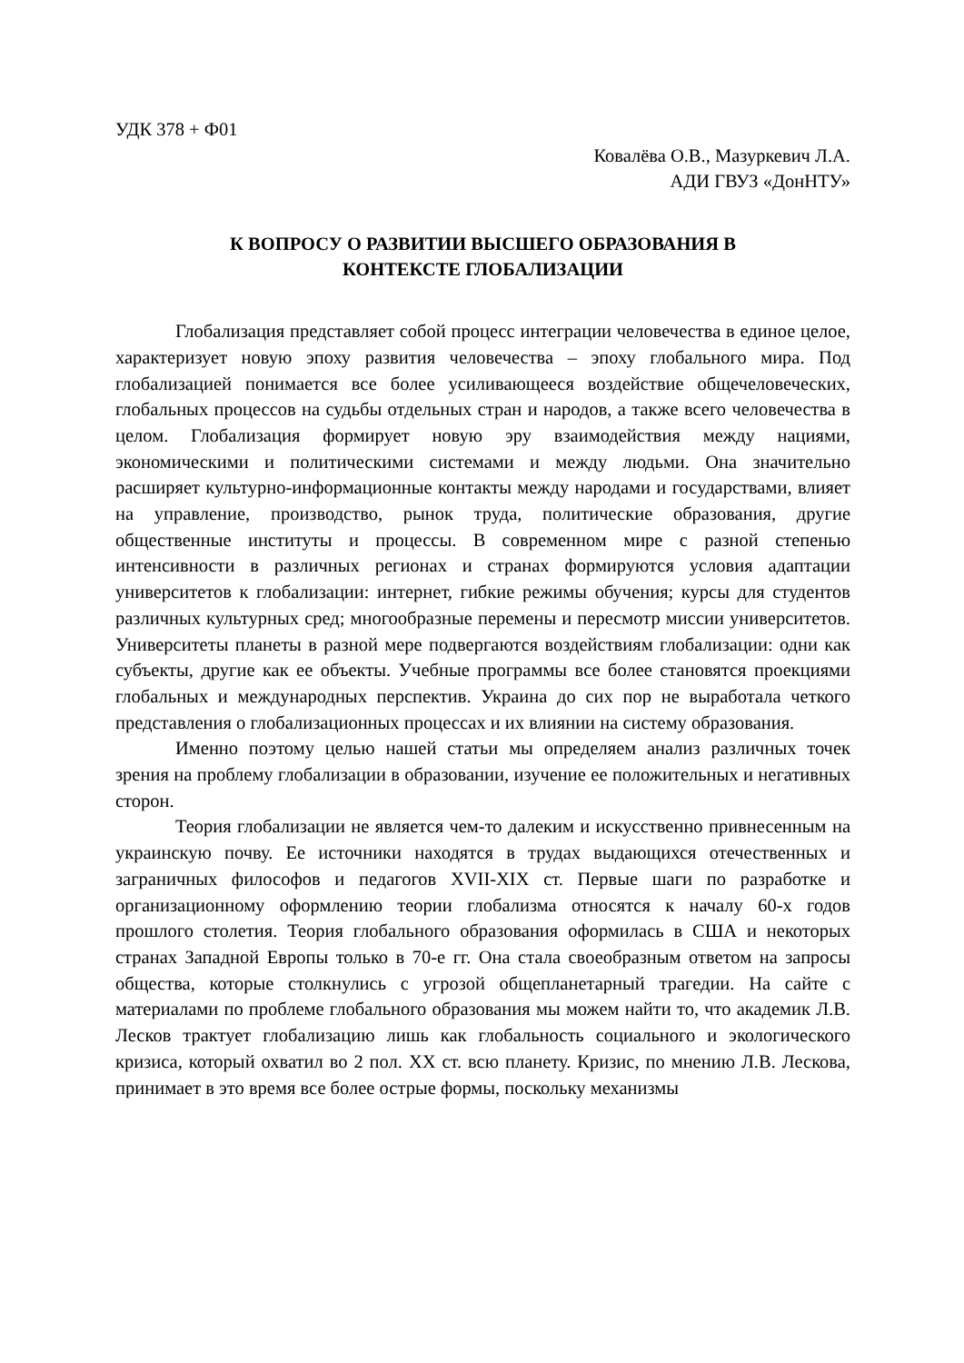УДК 378 + Ф01
Ковалёва О.В., Мазуркевич Л.А.
АДИ ГВУЗ «ДонНТУ»
К ВОПРОСУ О РАЗВИТИИ ВЫСШЕГО ОБРАЗОВАНИЯ В
КОНТЕКСТЕ ГЛОБАЛИЗАЦИИ
Глобализация представляет собой процесс интеграции человечества в единое целое, характеризует новую эпоху развития человечества – эпоху глобального мира. Под глобализацией понимается все более усиливающееся воздействие общечеловеческих, глобальных процессов на судьбы отдельных стран и народов, а также всего человечества в целом. Глобализация формирует новую эру взаимодействия между нациями, экономическими и политическими системами и между людьми. Она значительно расширяет культурно-информационные контакты между народами и государствами, влияет на управление, производство, рынок труда, политические образования, другие общественные институты и процессы. В современном мире с разной степенью интенсивности в различных регионах и странах формируются условия адаптации университетов к глобализации: интернет, гибкие режимы обучения; курсы для студентов различных культурных сред; многообразные перемены и пересмотр миссии университетов. Университеты планеты в разной мере подвергаются воздействиям глобализации: одни как субъекты, другие как ее объекты. Учебные программы все более становятся проекциями глобальных и международных перспектив. Украина до сих пор не выработала четкого представления о глобализационных процессах и их влиянии на систему образования.
Именно поэтому целью нашей статьи мы определяем анализ различных точек зрения на проблему глобализации в образовании, изучение ее положительных и негативных сторон.
Теория глобализации не является чем-то далеким и искусственно привнесенным на украинскую почву. Ее источники находятся в трудах выдающихся отечественных и заграничных философов и педагогов XVII-XIX ст. Первые шаги по разработке и организационному оформлению теории глобализма относятся к началу 60-х годов прошлого столетия. Теория глобального образования оформилась в США и некоторых странах Западной Европы только в 70-е гг. Она стала своеобразным ответом на запросы общества, которые столкнулись с угрозой общепланетарный трагедии. На сайте с материалами по проблеме глобального образования мы можем найти то, что академик Л.В. Лесков трактует глобализацию лишь как глобальность социального и экологического кризиса, который охватил во 2 пол. XX ст. всю планету. Кризис, по мнению Л.В. Лескова, принимает в это время все более острые формы, поскольку механизмы